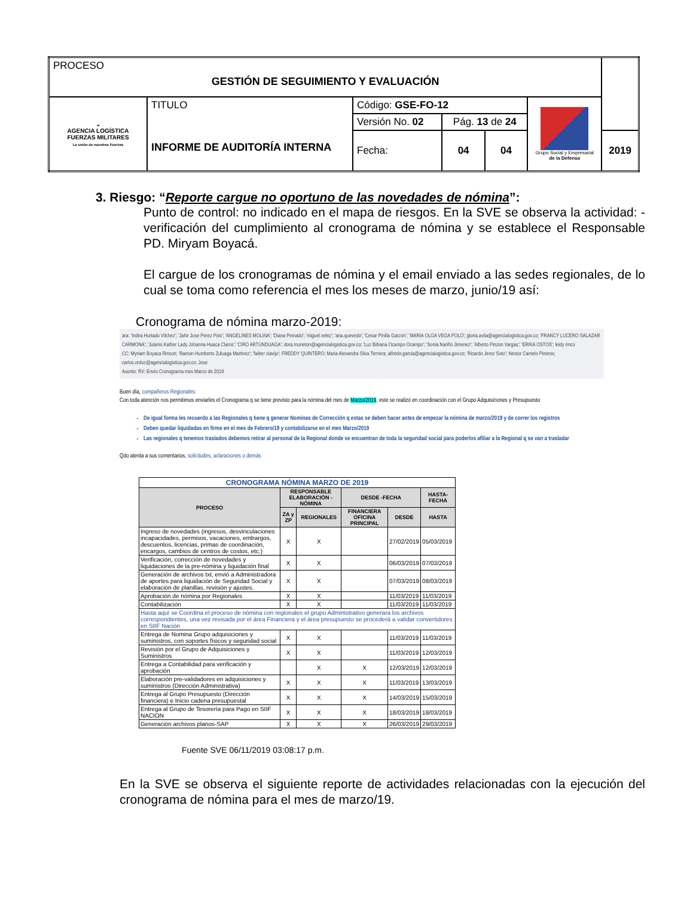| PROCESO GESTIÓN DE SEGUIMIENTO Y EVALUACIÓN | | | | | | |
| ⌄ AGENCIA LOGÍSTICA FUERZAS MILITARES La unión de nuestras Fuerzas | TITULO INFORME DE AUDITORÍA INTERNA | Código: GSE-FO-12 | | | Grupo Social y Empresarial de la Defensa | |
| | | Versión No. 02 | Pág. 13 de 24 | | | |
| | | Fecha: | 04 | 04 | | 2019 |
3. Riesgo: “Reporte cargue no oportuno de las novedades de nómina”:
Punto de control: no indicado en el mapa de riesgos. En la SVE se observa la actividad: - verificación del cumplimiento al cronograma de nómina y se establece el Responsable PD. Miryam Boyacá.
El cargue de los cronogramas de nómina y el email enviado a las sedes regionales, de lo cual se toma como referencia el mes los meses de marzo, junio/19 así:
Cronograma de nómina marzo-2019:
ara: 'Indira Hurtado Vilchez'; 'Jahir Jose Perez Polo'; 'ANGELINES MOLINA'; 'Diana Peinado'; 'miguel.velez'; 'ana.quevedo'; 'Cesar Pinilla Garzon'; 'MARIA OLGA VEGA POLO'; gloria.avila@agencialogistica.gov.co; 'FRANCY LUCERO SALAZAR CARMONA'; 'Julanis Kather Lady Johanna Huaca Claros'; 'CIRO ARTUNDUAGA'; dora.muneton@agencialogistica.gov.co; 'Luz Bibiana Ocampo Ocampo'; 'Sonia Nariño Jimenez'; 'Alberto Pinzon Vargas'; 'ERIKA OSTOS'; leidy rinco
CC: Myriam Boyaca Rincon; 'Ramon Humberto Zuluaga Martinez'; 'faiber clavijo'; FREDDY QUINTERO; Maria Alexandra Silva Ternera; alfredo.garcia@agencialogistica.gov.co; 'Ricardo Jerez Soto'; Nestor Camelo Pineros; carlos.orduz@agencialogistica.gov.co; Jose
Asunto: RV: Envío Cronograma mes Marzo de 2019
Buen día, compañeros Regionales:
Con toda atención nos permitimos enviarles el Cronograma q se tiene previsto para la nómina del mes de Marzo/2019, este se realizó en coordinación con el Grupo Adquisiciones y Presupuesto
De igual forma les recuerdo a las Regionales q tiene q generar Nominas de Corrección q estas se deben hacer antes de empezar la nómina de marzo/2019 y de correr los registros
Deben quedar liquidadas en firme en el mes de Febrero/19 y contabilizarse en el mes Marzo/2019
Las regionales q tenemos traslados debemos retirar al personal de la Regional donde se encuentran de toda la seguridad social para poderlos afiliar a la Regional q se van a trasladar
Qdo atenta a sus comentarios, solicitudes, aclaraciones o demás
| CRONOGRAMA NÓMINA MARZO DE 2019 | | | | | |
| --- | --- | --- | --- | --- | --- |
| PROCESO | RESPONSABLE ELABORACIÓN - NÓMINA | | DESDE -FECHA | | HASTA-FECHA |
| | ZA y ZP | REGIONALES | FINANCIERA OFICINA PRINCIPAL | DESDE | HASTA |
| Ingreso de novedades (ingresos, desvinculaciones incapacidades, permisos, vacaciones, embargos, descuentos, licencias, primas de coordinación, encargos, cambios de centros de costos, etc.) | X | X | | 27/02/2019 | 05/03/2019 |
| Verificación, corrección de novedades y liquidaciones de la pre-nómina y liquidación final | X | X | | 06/03/2019 | 07/03/2019 |
| Generación de archivos txt, envió a Administradora de aportes para liquidación de Seguridad Social y elaboración de planillas, revisión y ajustes. | X | X | | 07/03/2019 | 08/03/2019 |
| Aprobación de nómina por Regionales | X | X | | 11/03/2019 | 11/03/2019 |
| Contabilización | X | X | | 11/03/2019 | 11/03/2019 |
| Hasta aquí se Coordina el proceso de nómina con regionales el grupo Administrativo generara los archivos correspondientes, una vez revisada por el área Financiera y el área presupuesto se procederá a validar convertidores en SIIF Nación | | | | | |
| Entrega de Nomina Grupo adquisiciones y suministros, con soportes físicos y seguridad social | X | X | | 11/03/2019 | 11/03/2019 |
| Revisión por el Grupo de Adquisiciones y Suministros | X | X | | 11/03/2019 | 12/03/2019 |
| Entrega a Contabilidad para verificación y aprobación | | X | X | 12/03/2019 | 12/03/2019 |
| Elaboración pre-validadores en adquisiciones y suministros (Dirección Administrativa) | X | X | X | 11/03/2019 | 13/03/2019 |
| Entrega al Grupo Presupuesto (Dirección financiera) e Inicio cadena presupuestal | X | X | X | 14/03/2019 | 15/03/2019 |
| Entrega al Grupo de Tesorería para Pago en SIIF NACION | X | X | X | 18/03/2019 | 18/03/2019 |
| Generación archivos planos-SAP | X | X | X | 26/03/2019 | 29/03/2019 |
Fuente SVE 06/11/2019 03:08:17 p.m.
En la SVE se observa el siguiente reporte de actividades relacionadas con la ejecución del cronograma de nómina para el mes de marzo/19.